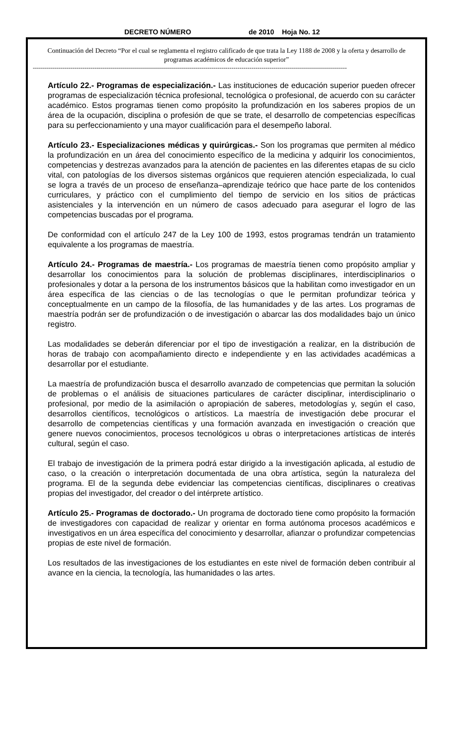DECRETO NÚMERO de 2010 Hoja No. 12
Continuación del Decreto “Por el cual se reglamenta el registro calificado de que trata la Ley 1188 de 2008 y la oferta y desarrollo de programas académicos de educación superior”
--------------------------------------------------------------------------------------------------------------------------------------------------------------
Artículo 22.- Programas de especialización.- Las instituciones de educación superior pueden ofrecer programas de especialización técnica profesional, tecnológica o profesional, de acuerdo con su carácter académico. Estos programas tienen como propósito la profundización en los saberes propios de un área de la ocupación, disciplina o profesión de que se trate, el desarrollo de competencias específicas para su perfeccionamiento y una mayor cualificación para el desempeño laboral.
Artículo 23.- Especializaciones médicas y quirúrgicas.- Son los programas que permiten al médico la profundización en un área del conocimiento específico de la medicina y adquirir los conocimientos, competencias y destrezas avanzados para la atención de pacientes en las diferentes etapas de su ciclo vital, con patologías de los diversos sistemas orgánicos que requieren atención especializada, lo cual se logra a través de un proceso de enseñanza–aprendizaje teórico que hace parte de los contenidos curriculares, y práctico con el cumplimiento del tiempo de servicio en los sitios de prácticas asistenciales y la intervención en un número de casos adecuado para asegurar el logro de las competencias buscadas por el programa.
De conformidad con el artículo 247 de la Ley 100 de 1993, estos programas tendrán un tratamiento equivalente a los programas de maestría.
Artículo 24.- Programas de maestría.- Los programas de maestría tienen como propósito ampliar y desarrollar los conocimientos para la solución de problemas disciplinares, interdisciplinarios o profesionales y dotar a la persona de los instrumentos básicos que la habilitan como investigador en un área específica de las ciencias o de las tecnologías o que le permitan profundizar teórica y conceptualmente en un campo de la filosofía, de las humanidades y de las artes. Los programas de maestría podrán ser de profundización o de investigación o abarcar las dos modalidades bajo un único registro.
Las modalidades se deberán diferenciar por el tipo de investigación a realizar, en la distribución de horas de trabajo con acompañamiento directo e independiente y en las actividades académicas a desarrollar por el estudiante.
La maestría de profundización busca el desarrollo avanzado de competencias que permitan la solución de problemas o el análisis de situaciones particulares de carácter disciplinar, interdisciplinario o profesional, por medio de la asimilación o apropiación de saberes, metodologías y, según el caso, desarrollos científicos, tecnológicos o artísticos. La maestría de investigación debe procurar el desarrollo de competencias científicas y una formación avanzada en investigación o creación que genere nuevos conocimientos, procesos tecnológicos u obras o interpretaciones artísticas de interés cultural, según el caso.
El trabajo de investigación de la primera podrá estar dirigido a la investigación aplicada, al estudio de caso, o la creación o interpretación documentada de una obra artística, según la naturaleza del programa. El de la segunda debe evidenciar las competencias científicas, disciplinares o creativas propias del investigador, del creador o del intérprete artístico.
Artículo 25.- Programas de doctorado.- Un programa de doctorado tiene como propósito la formación de investigadores con capacidad de realizar y orientar en forma autónoma procesos académicos e investigativos en un área específica del conocimiento y desarrollar, afianzar o profundizar competencias propias de este nivel de formación.
Los resultados de las investigaciones de los estudiantes en este nivel de formación deben contribuir al avance en la ciencia, la tecnología, las humanidades o las artes.